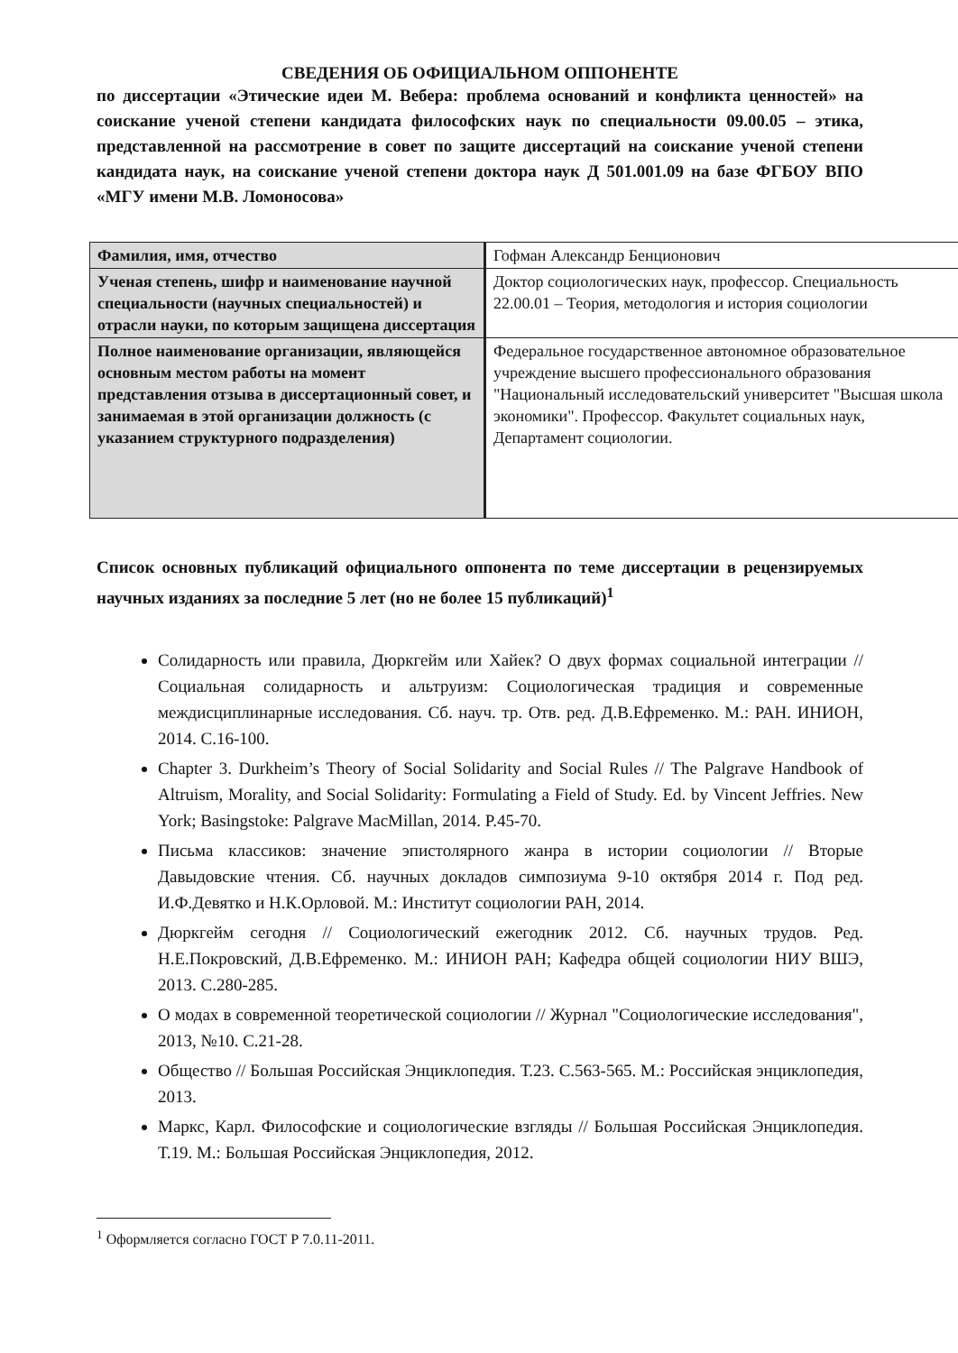СВЕДЕНИЯ ОБ ОФИЦИАЛЬНОМ ОППОНЕНТЕ
по диссертации «Этические идеи М. Вебера: проблема оснований и конфликта ценностей» на соискание ученой степени кандидата философских наук по специальности 09.00.05 – этика, представленной на рассмотрение в совет по защите диссертаций на соискание ученой степени кандидата наук, на соискание ученой степени доктора наук Д 501.001.09 на базе ФГБОУ ВПО «МГУ имени М.В. Ломоносова»
| Фамилия, имя, отчество | Гофман Александр Бенционович |
| Ученая степень, шифр и наименование научной специальности (научных специальностей) и отрасли науки, по которым защищена диссертация | Доктор социологических наук, профессор. Специальность 22.00.01 – Теория, методология и история социологии |
| Полное наименование организации, являющейся основным местом работы на момент представления отзыва в диссертационный совет, и занимаемая в этой организации должность (с указанием структурного подразделения) | Федеральное государственное автономное образовательное учреждение высшего профессионального образования "Национальный исследовательский университет "Высшая школа экономики". Профессор. Факультет социальных наук, Департамент социологии. |
Список основных публикаций официального оппонента по теме диссертации в рецензируемых научных изданиях за последние 5 лет (но не более 15 публикаций)<sup>1</sup>
Солидарность или правила, Дюркгейм или Хайек? О двух формах социальной интеграции // Социальная солидарность и альтруизм: Социологическая традиция и современные междисциплинарные исследования. Сб. науч. тр. Отв. ред. Д.В.Ефременко. М.: РАН. ИНИОН, 2014. С.16-100.
Chapter 3. Durkheim’s Theory of Social Solidarity and Social Rules // The Palgrave Handbook of Altruism, Morality, and Social Solidarity: Formulating a Field of Study. Ed. by Vincent Jeffries. New York; Basingstoke: Palgrave MacMillan, 2014. P.45-70.
Письма классиков: значение эпистолярного жанра в истории социологии // Вторые Давыдовские чтения. Сб. научных докладов симпозиума 9-10 октября 2014 г. Под ред. И.Ф.Девятко и Н.К.Орловой. М.: Институт социологии РАН, 2014.
Дюркгейм сегодня // Социологический ежегодник 2012. Сб. научных трудов. Ред. Н.Е.Покровский, Д.В.Ефременко. М.: ИНИОН РАН; Кафедра общей социологии НИУ ВШЭ, 2013. С.280-285.
О модах в современной теоретической социологии // Журнал "Социологические исследования", 2013, №10. С.21-28.
Общество // Большая Российская Энциклопедия. Т.23. С.563-565. М.: Российская энциклопедия, 2013.
Маркс, Карл. Философские и социологические взгляды // Большая Российская Энциклопедия. Т.19. М.: Большая Российская Энциклопедия, 2012.
<sup>1</sup> Оформляется согласно ГОСТ Р 7.0.11-2011.